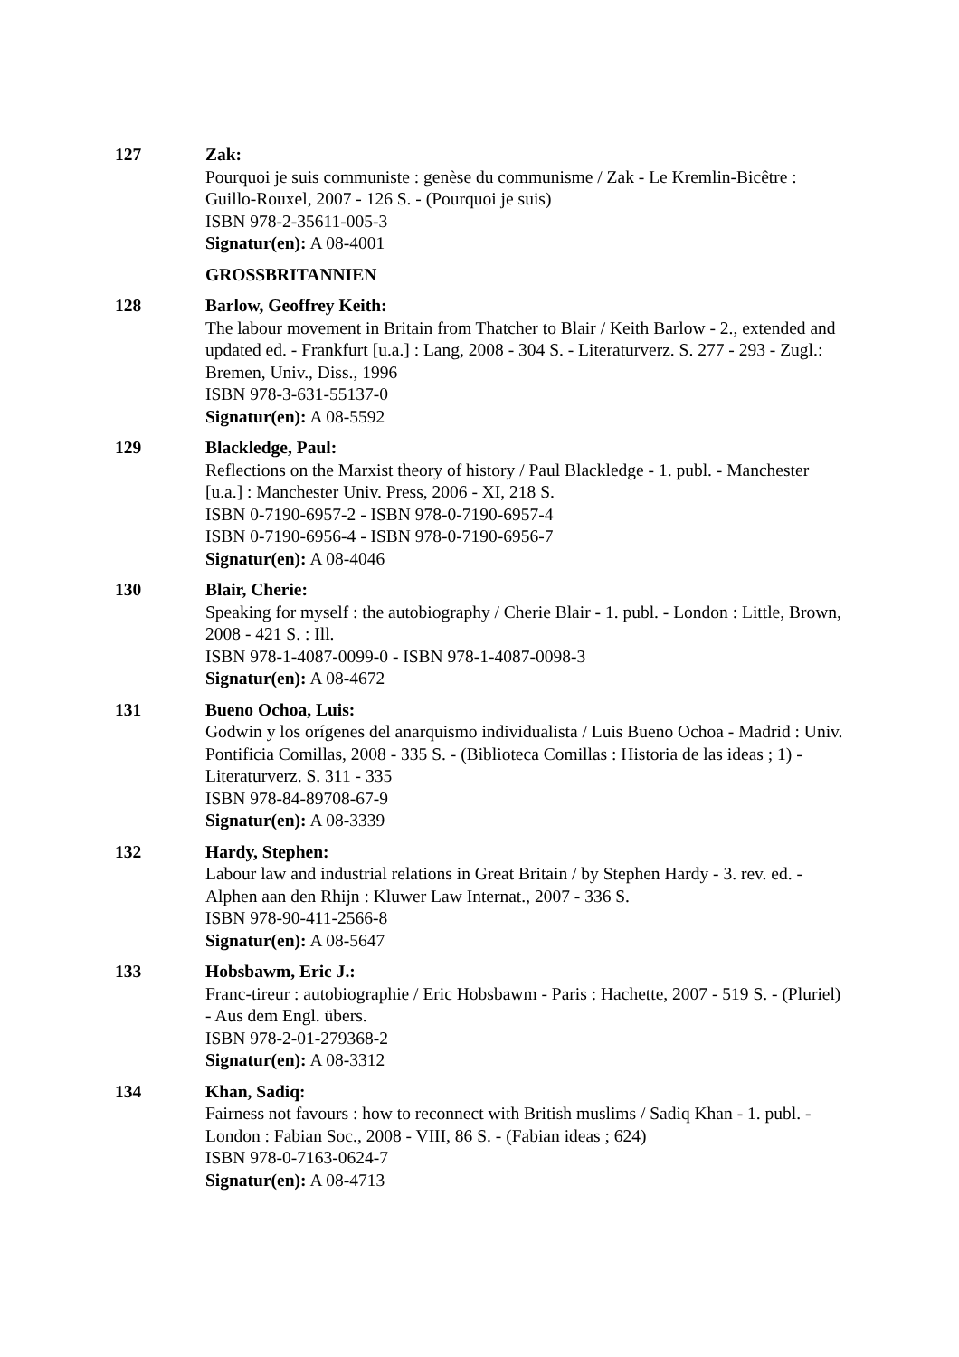127 Zak:
Pourquoi je suis communiste : genèse du communisme / Zak - Le Kremlin-Bicêtre : Guillo-Rouxel, 2007 - 126 S. - (Pourquoi je suis)
ISBN 978-2-35611-005-3
Signatur(en): A 08-4001
GROSSBRITANNIEN
128 Barlow, Geoffrey Keith:
The labour movement in Britain from Thatcher to Blair / Keith Barlow - 2., extended and updated ed. - Frankfurt [u.a.] : Lang, 2008 - 304 S. - Literaturverz. S. 277 - 293 - Zugl.: Bremen, Univ., Diss., 1996
ISBN 978-3-631-55137-0
Signatur(en): A 08-5592
129 Blackledge, Paul:
Reflections on the Marxist theory of history / Paul Blackledge - 1. publ. - Manchester [u.a.] : Manchester Univ. Press, 2006 - XI, 218 S.
ISBN 0-7190-6957-2 - ISBN 978-0-7190-6957-4
ISBN 0-7190-6956-4 - ISBN 978-0-7190-6956-7
Signatur(en): A 08-4046
130 Blair, Cherie:
Speaking for myself : the autobiography / Cherie Blair - 1. publ. - London : Little, Brown, 2008 - 421 S. : Ill.
ISBN 978-1-4087-0099-0 - ISBN 978-1-4087-0098-3
Signatur(en): A 08-4672
131 Bueno Ochoa, Luis:
Godwin y los orígenes del anarquismo individualista / Luis Bueno Ochoa - Madrid : Univ. Pontificia Comillas, 2008 - 335 S. - (Biblioteca Comillas : Historia de las ideas ; 1) - Literaturverz. S. 311 - 335
ISBN 978-84-89708-67-9
Signatur(en): A 08-3339
132 Hardy, Stephen:
Labour law and industrial relations in Great Britain / by Stephen Hardy - 3. rev. ed. - Alphen aan den Rhijn : Kluwer Law Internat., 2007 - 336 S.
ISBN 978-90-411-2566-8
Signatur(en): A 08-5647
133 Hobsbawm, Eric J.:
Franc-tireur : autobiographie / Eric Hobsbawm - Paris : Hachette, 2007 - 519 S. - (Pluriel) - Aus dem Engl. übers.
ISBN 978-2-01-279368-2
Signatur(en): A 08-3312
134 Khan, Sadiq:
Fairness not favours : how to reconnect with British muslims / Sadiq Khan - 1. publ. - London : Fabian Soc., 2008 - VIII, 86 S. - (Fabian ideas ; 624)
ISBN 978-0-7163-0624-7
Signatur(en): A 08-4713